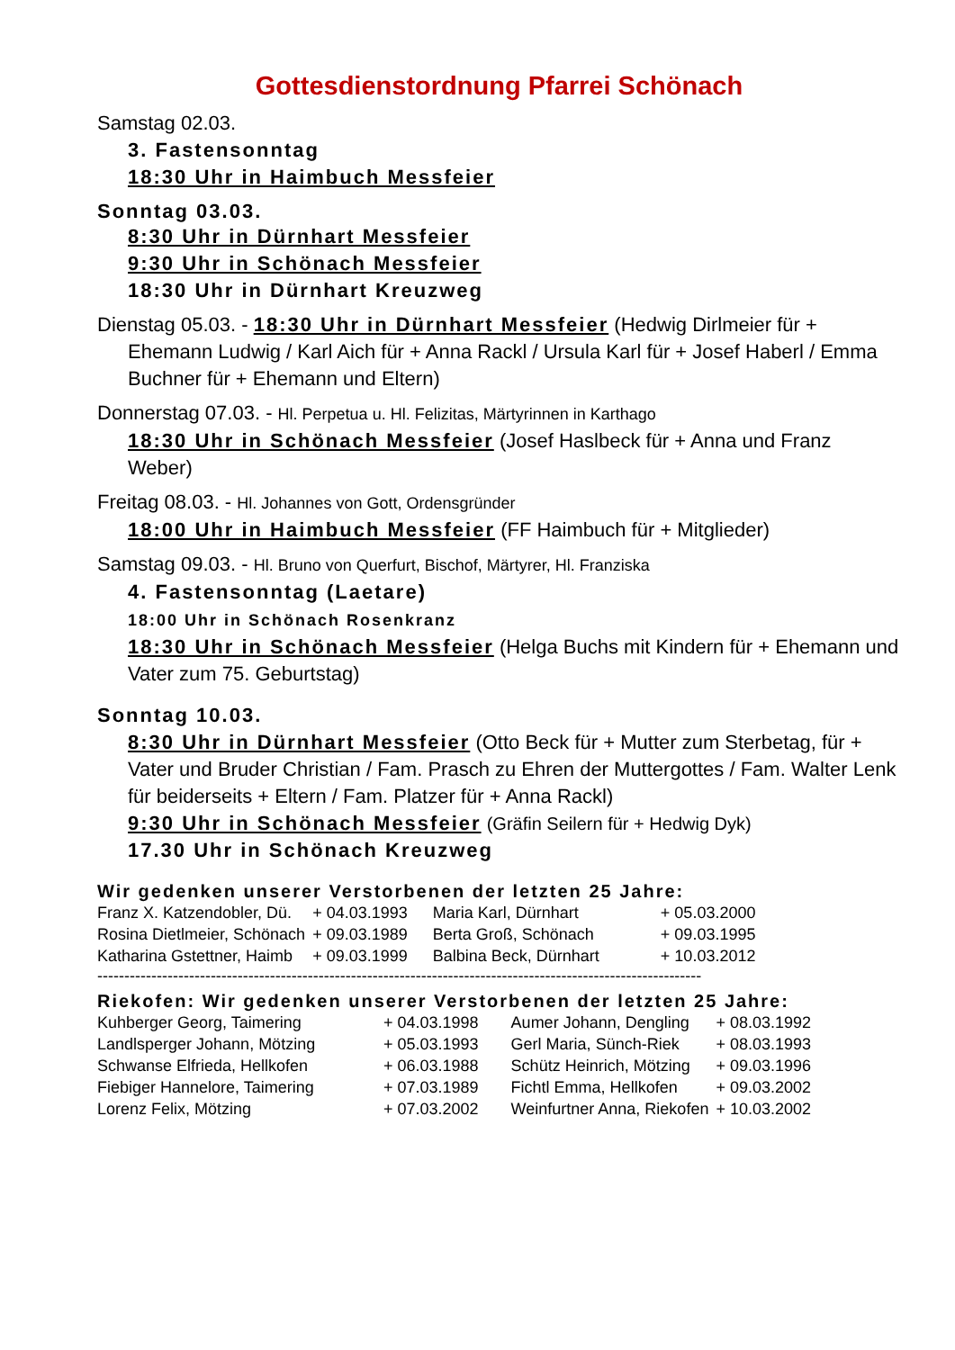Gottesdienstordnung Pfarrei Schönach
Samstag 02.03.
3. Fastensonntag
18:30 Uhr in Haimbuch Messfeier
Sonntag 03.03.
8:30 Uhr in Dürnhart Messfeier
9:30 Uhr in Schönach Messfeier
18:30 Uhr in Dürnhart Kreuzweg
Dienstag 05.03. - 18:30 Uhr in Dürnhart Messfeier (Hedwig Dirlmeier für + Ehemann Ludwig / Karl Aich für + Anna Rackl / Ursula Karl für + Josef Haberl / Emma Buchner für + Ehemann und Eltern)
Donnerstag 07.03. - Hl. Perpetua u. Hl. Felizitas, Märtyrinnen in Karthago
18:30 Uhr in Schönach Messfeier (Josef Haslbeck für + Anna und Franz Weber)
Freitag 08.03. - Hl. Johannes von Gott, Ordensgründer
18:00 Uhr in Haimbuch Messfeier (FF Haimbuch für + Mitglieder)
Samstag 09.03. - Hl. Bruno von Querfurt, Bischof, Märtyrer, Hl. Franziska
4. Fastensonntag (Laetare)
18:00 Uhr in Schönach Rosenkranz
18:30 Uhr in Schönach Messfeier (Helga Buchs mit Kindern für + Ehemann und Vater zum 75. Geburtstag)
Sonntag 10.03.
8:30 Uhr in Dürnhart Messfeier (Otto Beck für + Mutter zum Sterbetag, für + Vater und Bruder Christian / Fam. Prasch zu Ehren der Muttergottes / Fam. Walter Lenk für beiderseits + Eltern / Fam. Platzer für + Anna Rackl)
9:30 Uhr in Schönach Messfeier (Gräfin Seilern für + Hedwig Dyk)
17.30 Uhr in Schönach Kreuzweg
Wir gedenken unserer Verstorbenen der letzten 25 Jahre:
| Franz X. Katzendobler, Dü. | + 04.03.1993 | Maria Karl, Dürnhart | + 05.03.2000 |
| Rosina Dietlmeier, Schönach | + 09.03.1989 | Berta Groß, Schönach | + 09.03.1995 |
| Katharina Gstettner, Haimb | + 09.03.1999 | Balbina Beck, Dürnhart | + 10.03.2012 |
----------------------------------------------------------------------------------------------------------------
Riekofen: Wir gedenken unserer Verstorbenen der letzten 25 Jahre:
| Kuhberger Georg, Taimering | + 04.03.1998 | Aumer Johann, Dengling | + 08.03.1992 |
| Landlsperger Johann, Mötzing | + 05.03.1993 | Gerl Maria, Sünch-Riek | + 08.03.1993 |
| Schwanse Elfrieda, Hellkofen | + 06.03.1988 | Schütz Heinrich, Mötzing | + 09.03.1996 |
| Fiebiger Hannelore, Taimering | + 07.03.1989 | Fichtl Emma, Hellkofen | + 09.03.2002 |
| Lorenz Felix, Mötzing | + 07.03.2002 | Weinfurtner Anna, Riekofen | + 10.03.2002 |